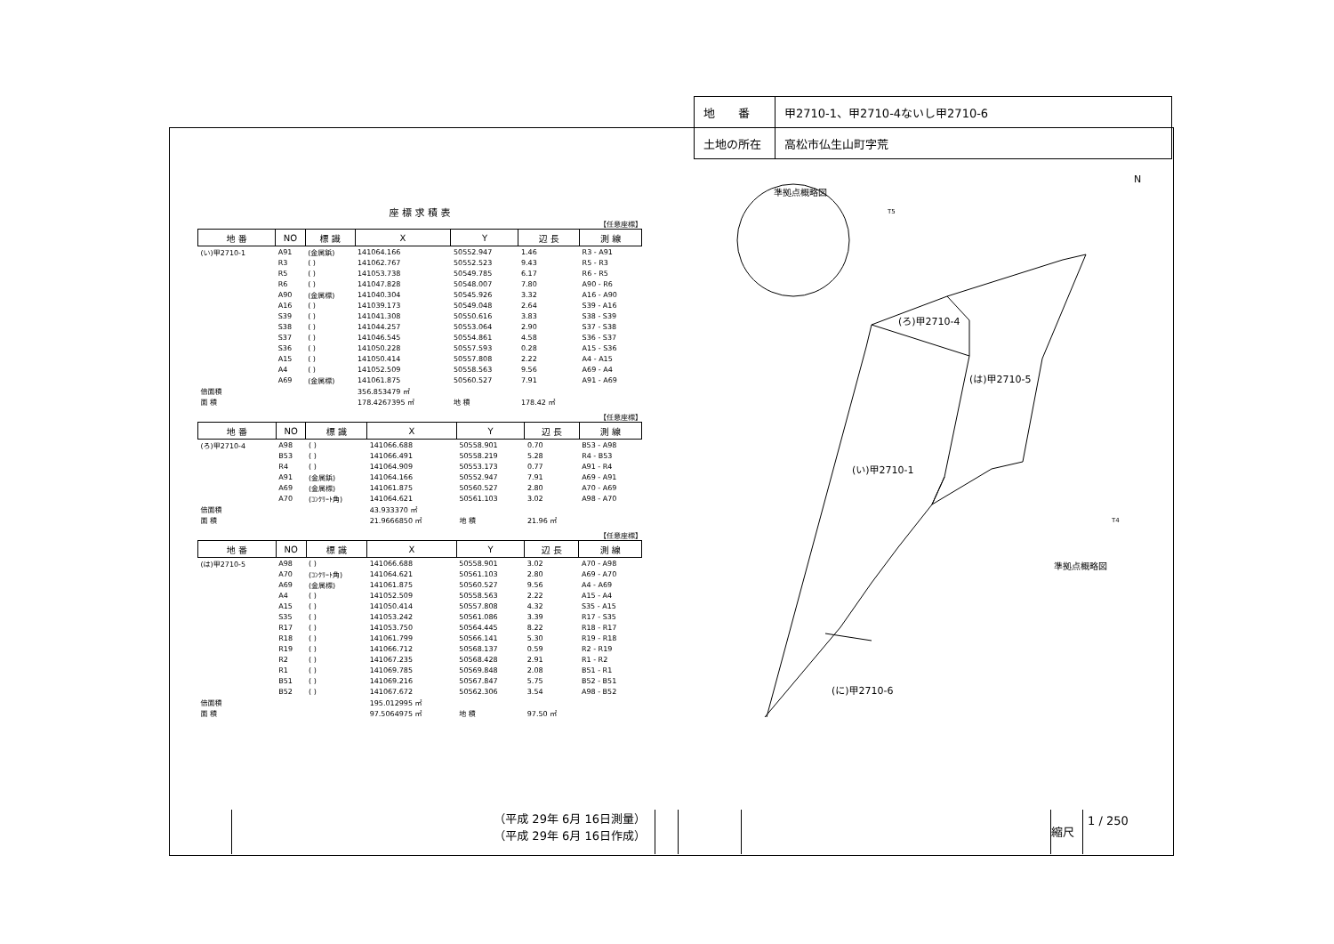| 地 番 | 甲2710-1、甲2710-4ないし甲2710-6 |
| 土地の所在 | 高松市仏生山町字荒 |
座 標 求 積 表
【任意座標】
| 地 番 | NO | 標 識 | X | Y | 辺 長 | 測 線 |
| --- | --- | --- | --- | --- | --- | --- |
| (い)甲2710-1 | A91 | (金属鋲) | 141064.166 | 50552.947 | 1.46 | R3 - A91 |
| | R3 | ( ) | 141062.767 | 50552.523 | 9.43 | R5 - R3 |
| | R5 | ( ) | 141053.738 | 50549.785 | 6.17 | R6 - R5 |
| | R6 | ( ) | 141047.828 | 50548.007 | 7.80 | A90 - R6 |
| | A90 | (金属標) | 141040.304 | 50545.926 | 3.32 | A16 - A90 |
| | A16 | ( ) | 141039.173 | 50549.048 | 2.64 | S39 - A16 |
| | S39 | ( ) | 141041.308 | 50550.616 | 3.83 | S38 - S39 |
| | S38 | ( ) | 141044.257 | 50553.064 | 2.90 | S37 - S38 |
| | S37 | ( ) | 141046.545 | 50554.861 | 4.58 | S36 - S37 |
| | S36 | ( ) | 141050.228 | 50557.593 | 0.28 | A15 - S36 |
| | A15 | ( ) | 141050.414 | 50557.808 | 2.22 | A4 - A15 |
| | A4 | ( ) | 141052.509 | 50558.563 | 9.56 | A69 - A4 |
| | A69 | (金属標) | 141061.875 | 50560.527 | 7.91 | A91 - A69 |
| 倍面積 | | | 356.853479 ㎡ | | | |
| 面 積 | | | 178.4267395 ㎡ | 地 積 | 178.42 ㎡ | |
【任意座標】
| 地 番 | NO | 標 識 | X | Y | 辺 長 | 測 線 |
| --- | --- | --- | --- | --- | --- | --- |
| (ろ)甲2710-4 | A98 | ( ) | 141066.688 | 50558.901 | 0.70 | B53 - A98 |
| | B53 | ( ) | 141066.491 | 50558.219 | 5.28 | R4 - B53 |
| | R4 | ( ) | 141064.909 | 50553.173 | 0.77 | A91 - R4 |
| | A91 | (金属鋲) | 141064.166 | 50552.947 | 7.91 | A69 - A91 |
| | A69 | (金属標) | 141061.875 | 50560.527 | 2.80 | A70 - A69 |
| | A70 | (ｺﾝｸﾘｰﾄ角) | 141064.621 | 50561.103 | 3.02 | A98 - A70 |
| 倍面積 | | | 43.933370 ㎡ | | | |
| 面 積 | | | 21.9666850 ㎡ | 地 積 | 21.96 ㎡ | |
【任意座標】
| 地 番 | NO | 標 識 | X | Y | 辺 長 | 測 線 |
| --- | --- | --- | --- | --- | --- | --- |
| (は)甲2710-5 | A98 | ( ) | 141066.688 | 50558.901 | 3.02 | A70 - A98 |
| | A70 | (ｺﾝｸﾘｰﾄ角) | 141064.621 | 50561.103 | 2.80 | A69 - A70 |
| | A69 | (金属標) | 141061.875 | 50560.527 | 9.56 | A4 - A69 |
| | A4 | ( ) | 141052.509 | 50558.563 | 2.22 | A15 - A4 |
| | A15 | ( ) | 141050.414 | 50557.808 | 4.32 | S35 - A15 |
| | S35 | ( ) | 141053.242 | 50561.086 | 3.39 | R17 - S35 |
| | R17 | ( ) | 141053.750 | 50564.445 | 8.22 | R18 - R17 |
| | R18 | ( ) | 141061.799 | 50566.141 | 5.30 | R19 - R18 |
| | R19 | ( ) | 141066.712 | 50568.137 | 0.59 | R2 - R19 |
| | R2 | ( ) | 141067.235 | 50568.428 | 2.91 | R1 - R2 |
| | R1 | ( ) | 141069.785 | 50569.848 | 2.08 | B51 - R1 |
| | B51 | ( ) | 141069.216 | 50567.847 | 5.75 | B52 - B51 |
| | B52 | ( ) | 141067.672 | 50562.306 | 3.54 | A98 - B52 |
| 倍面積 | | | 195.012995 ㎡ | | | |
| 面 積 | | | 97.5064975 ㎡ | 地 積 | 97.50 ㎡ | |
(ろ)甲2710-4
(は)甲2710-5
(い)甲2710-1
(に)甲2710-6
準拠点概略図
準拠点概略図
N
T5
T4
（平成 29年 6月 16日測量）
（平成 29年 6月 16日作成）
縮尺
1 / 250